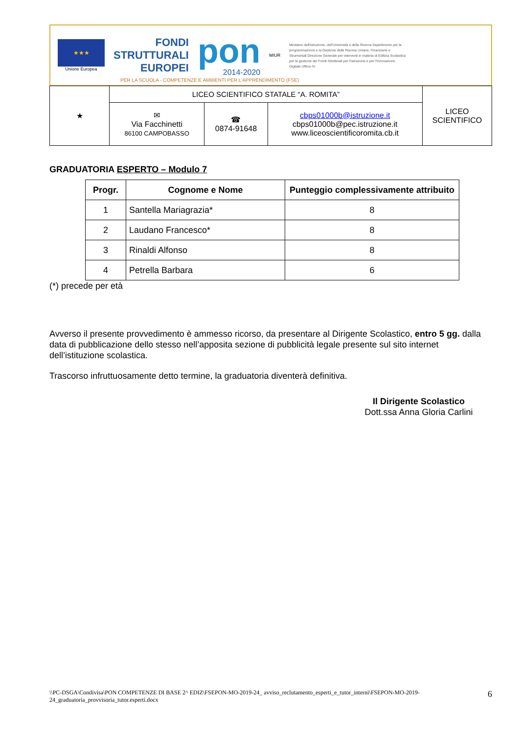★★★
Unione Europea
FONDI
STRUTTURALI
EUROPEI
pon
2014-2020
MIUR
Ministero dell'Istruzione, dell'Università e della Ricerca Dipartimento per la programmazione e la Gestione delle Risorse Umane, Finanziarie e Strumentali Direzione Generale per interventi in materia di Edilizia Scolastica per la gestione dei Fondi Strutturali per l'Istruzione e per l'Innovazione Digitale Ufficio IV
PER LA SCUOLA - COMPETENZE E AMBIENTI PER L'APPRENDIMENTO (FSE)
| ★ | LICEO SCIENTIFICO STATALE “A. ROMITA” | | | LICEO SCIENTIFICO |
| | ✉ Via Facchinetti 86100 CAMPOBASSO | ☎ 0874-91648 | cbps01000b@istruzione.it cbps01000b@pec.istruzione.it www.liceoscientificoromita.cb.it | |
GRADUATORIA ESPERTO – Modulo 7
| Progr. | Cognome e Nome | Punteggio complessivamente attribuito |
| --- | --- | --- |
| 1 | Santella Mariagrazia* | 8 |
| 2 | Laudano Francesco* | 8 |
| 3 | Rinaldi Alfonso | 8 |
| 4 | Petrella Barbara | 6 |
(*) precede per età
Avverso il presente provvedimento è ammesso ricorso, da presentare al Dirigente Scolastico, entro 5 gg. dalla data di pubblicazione dello stesso nell’apposita sezione di pubblicità legale presente sul sito internet dell’istituzione scolastica.
Trascorso infruttuosamente detto termine, la graduatoria diventerà definitiva.
Il Dirigente Scolastico
Dott.ssa Anna Gloria Carlini
\\PC-DSGA\Condivisa\PON COMPETENZE DI BASE 2^ EDIZ\FSEPON-MO-2019-24_ avviso_reclutamento_esperti_e_tutor_interni\FSEPON-MO-2019-24_graduatoria_provvisoria_tutor.esperti.docx
6